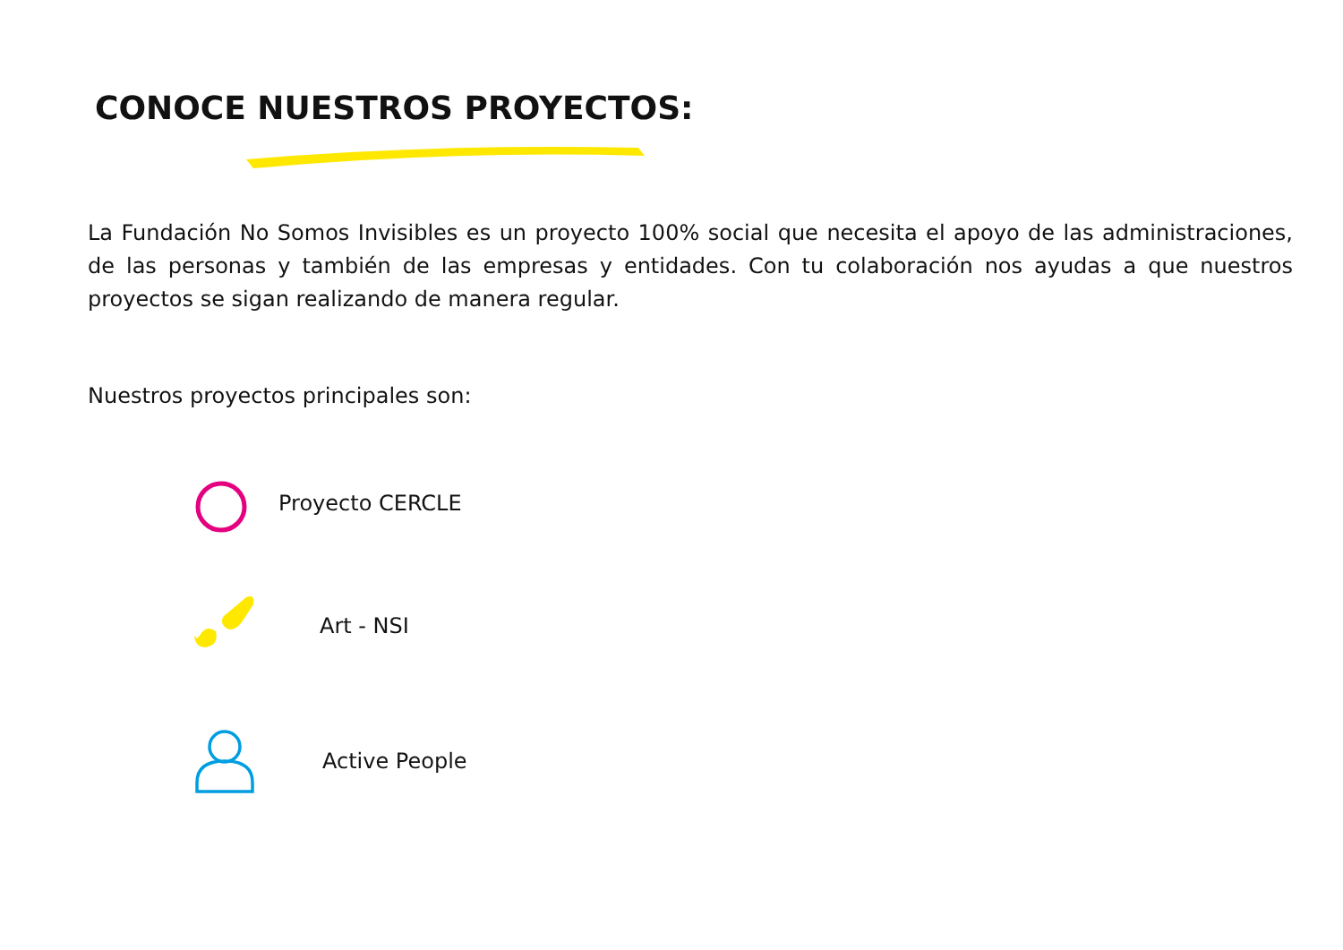CONOCE NUESTROS PROYECTOS:
La Fundación No Somos Invisibles es un proyecto 100% social que necesita el apoyo de las administraciones, de las personas y también de las empresas y entidades. Con tu colaboración nos ayudas a que nuestros proyectos se sigan realizando de manera regular.
Nuestros proyectos principales son:
Proyecto CERCLE
Art - NSI
Active People